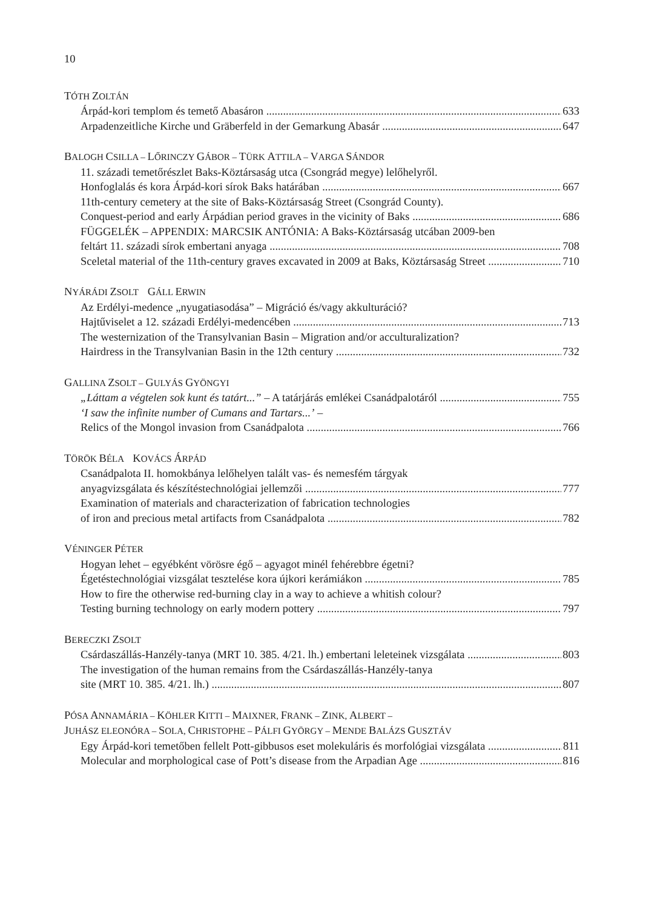10
TÓTH ZOLTÁN
Árpád-kori templom és temető Abasáron 633
Arpadenzeitliche Kirche und Gräberfeld in der Gemarkung Abasár 647
BALOGH CSILLA – LŐRINCZY GÁBOR – TÜRK ATTILA – VARGA SÁNDOR
11. századi temetőrészlet Baks-Köztársaság utca (Csongrád megye) lelőhelyről.
Honfoglalás és kora Árpád-kori sírok Baks határában 667
11th-century cemetery at the site of Baks-Köztársaság Street (Csongrád County).
Conquest-period and early Árpádian period graves in the vicinity of Baks 686
FÜGGELÉK – APPENDIX: MARCSIK ANTÓNIA: A Baks-Köztársaság utcában 2009-ben
feltárt 11. századi sírok embertani anyaga 708
Sceletal material of the 11th-century graves excavated in 2009 at Baks, Köztársaság Street 710
NYÁRÁDI ZSOLT GÁLL ERWIN
Az Erdélyi-medence „nyugatiasodása” – Migráció és/vagy akkulturáció?
Hajtűviselet a 12. századi Erdélyi-medencében 713
The westernization of the Transylvanian Basin – Migration and/or acculturalization?
Hairdress in the Transylvanian Basin in the 12th century 732
GALLINA ZSOLT – GULYÁS GYÖNGYI
„Láttam a végtelen sok kunt és tatárt...” – A tatárjárás emlékei Csanádpalotáról 755
‘I saw the infinite number of Cumans and Tartars...’ –
Relics of the Mongol invasion from Csanádpalota 766
TÖRÖK BÉLA KOVÁCS ÁRPÁD
Csanádpalota II. homokbánya lelőhelyen talált vas- és nemesfém tárgyak
anyagvizsgálata és készítéstechnológiai jellemzői 777
Examination of materials and characterization of fabrication technologies
of iron and precious metal artifacts from Csanádpalota 782
VÉNINGER PÉTER
Hogyan lehet – egyébként vörösre égő – agyagot minél fehérebbre égetni?
Égetéstechnológiai vizsgálat tesztelése kora újkori kerámiákon 785
How to fire the otherwise red-burning clay in a way to achieve a whitish colour?
Testing burning technology on early modern pottery 797
BERECZKI ZSOLT
Csárdaszállás-Hanzély-tanya (MRT 10. 385. 4/21. lh.) embertani leleteinek vizsgálata 803
The investigation of the human remains from the Csárdaszállás-Hanzély-tanya
site (MRT 10. 385. 4/21. lh.) 807
PÓSA ANNAMÁRIA – KÖHLER KITTI – MAIXNER, FRANK – ZINK, ALBERT –
JUHÁSZ ELEONÓRA – SOLA, CHRISTOPHE – PÁLFI GYÖRGY – MENDE BALÁZS GUSZTÁV
Egy Árpád-kori temetőben fellelt Pott-gibbusos eset molekuláris és morfológiai vizsgálata 811
Molecular and morphological case of Pott’s disease from the Arpadian Age 816